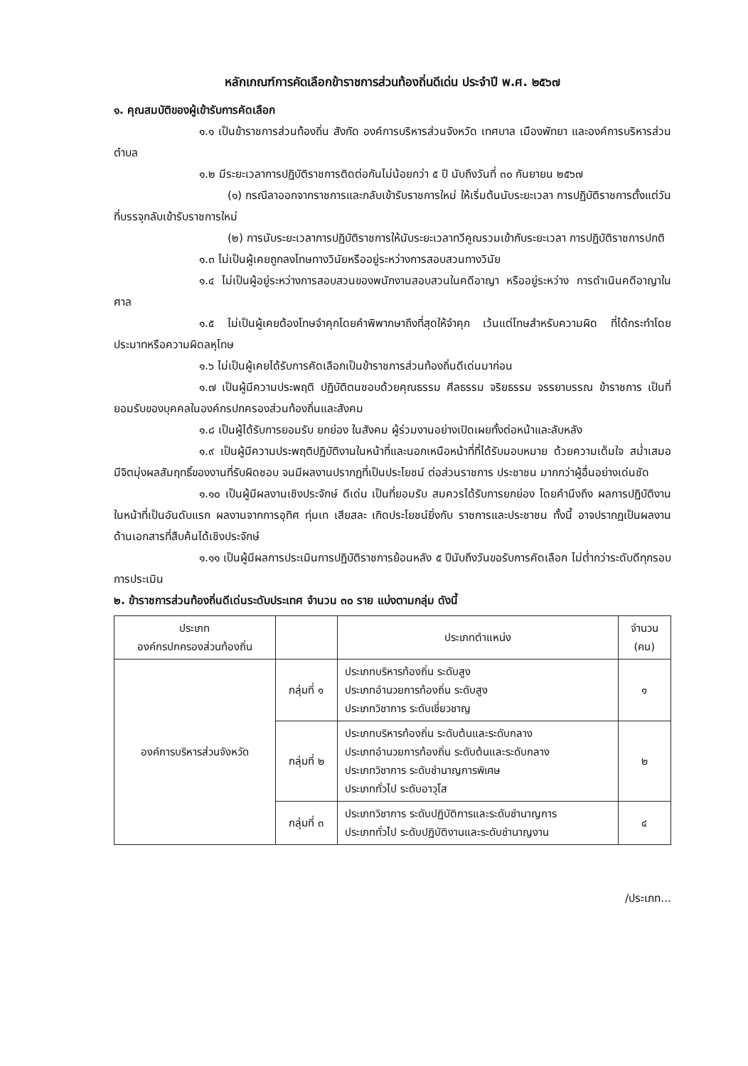หลักเกณฑ์การคัดเลือกข้าราชการส่วนท้องถิ่นดีเด่น ประจำปี พ.ศ. ๒๕๖๗
๑. คุณสมบัติของผู้เข้ารับการคัดเลือก
๑.๑ เป็นข้าราชการส่วนท้องถิ่น สังกัด องค์การบริหารส่วนจังหวัด เทศบาล เมืองพัทยา และองค์การบริหารส่วนตำบล
๑.๒ มีระยะเวลาการปฏิบัติราชการติดต่อกันไม่น้อยกว่า ๕ ปี นับถึงวันที่ ๓๐ กันยายน ๒๕๖๗
(๑) กรณีลาออกจากราชการและกลับเข้ารับราชการใหม่ ให้เริ่มต้นนับระยะเวลา การปฏิบัติราชการตั้งแต่วันที่บรรจุกลับเข้ารับราชการใหม่
(๒) การนับระยะเวลาการปฏิบัติราชการให้นับระยะเวลาทวีคูณรวมเข้ากับระยะเวลา การปฏิบัติราชการปกติ
๑.๓ ไม่เป็นผู้เคยถูกลงโทษทางวินัยหรืออยู่ระหว่างการสอบสวนทางวินัย
๑.๔ ไม่เป็นผู้อยู่ระหว่างการสอบสวนของพนักงานสอบสวนในคดีอาญา หรืออยู่ระหว่าง การดำเนินคดีอาญาในศาล
๑.๕ ไม่เป็นผู้เคยต้องโทษจำคุกโดยคำพิพากษาถึงที่สุดให้จำคุก เว้นแต่โทษสำหรับความผิด ที่ได้กระทำโดยประมาทหรือความผิดลหุโทษ
๑.๖ ไม่เป็นผู้เคยได้รับการคัดเลือกเป็นข้าราชการส่วนท้องถิ่นดีเด่นมาก่อน
๑.๗ เป็นผู้มีความประพฤติ ปฏิบัติตนชอบด้วยคุณธรรม ศีลธรรม จริยธรรม จรรยาบรรณ ข้าราชการ เป็นที่ยอมรับของบุคคลในองค์กรปกครองส่วนท้องถิ่นและสังคม
๑.๘ เป็นผู้ได้รับการยอมรับ ยกย่อง ในสังคม ผู้ร่วมงานอย่างเปิดเผยทั้งต่อหน้าและลับหลัง
๑.๙ เป็นผู้มีความประพฤติปฏิบัติงานในหน้าที่และนอกเหนือหน้าที่ที่ได้รับมอบหมาย ด้วยความเต็มใจ สม่ำเสมอ มีจิตมุ่งผลสัมฤทธิ์ของงานที่รับผิดชอบ จนมีผลงานปรากฏที่เป็นประโยชน์ ต่อส่วนราชการ ประชาชน มากกว่าผู้อื่นอย่างเด่นชัด
๑.๑๐ เป็นผู้มีผลงานเชิงประจักษ์ ดีเด่น เป็นที่ยอมรับ สมควรได้รับการยกย่อง โดยคำนึงถึง ผลการปฏิบัติงานในหน้าที่เป็นอันดับแรก ผลงานจากการอุทิศ ทุ่มเท เสียสละ เกิดประโยชน์ยิ่งกับ ราชการและประชาชน ทั้งนี้ อาจปรากฏเป็นผลงานด้านเอกสารที่สืบค้นได้เชิงประจักษ์
๑.๑๑ เป็นผู้มีผลการประเมินการปฏิบัติราชการย้อนหลัง ๕ ปีนับถึงวันขอรับการคัดเลือก ไม่ต่ำกว่าระดับดีทุกรอบการประเมิน
๒. ข้าราชการส่วนท้องถิ่นดีเด่นระดับประเทศ จำนวน ๓๐ ราย แบ่งตามกลุ่ม ดังนี้
| ประเภท องค์กรปกครองส่วนท้องถิ่น | | ประเภทตำแหน่ง | จำนวน (คน) |
| --- | --- | --- | --- |
| องค์การบริหารส่วนจังหวัด | กลุ่มที่ ๑ | ประเภทบริหารท้องถิ่น ระดับสูง ประเภทอำนวยการท้องถิ่น ระดับสูง ประเภทวิชาการ ระดับเชี่ยวชาญ | ๑ |
| | กลุ่มที่ ๒ | ประเภทบริหารท้องถิ่น ระดับต้นและระดับกลาง ประเภทอำนวยการท้องถิ่น ระดับต้นและระดับกลาง ประเภทวิชาการ ระดับชำนาญการพิเศษ ประเภททั่วไป ระดับอาวุโส | ๒ |
| | กลุ่มที่ ๓ | ประเภทวิชาการ ระดับปฏิบัติการและระดับชำนาญการ ประเภททั่วไป ระดับปฏิบัติงานและระดับชำนาญงาน | ๔ |
/ประเภท...